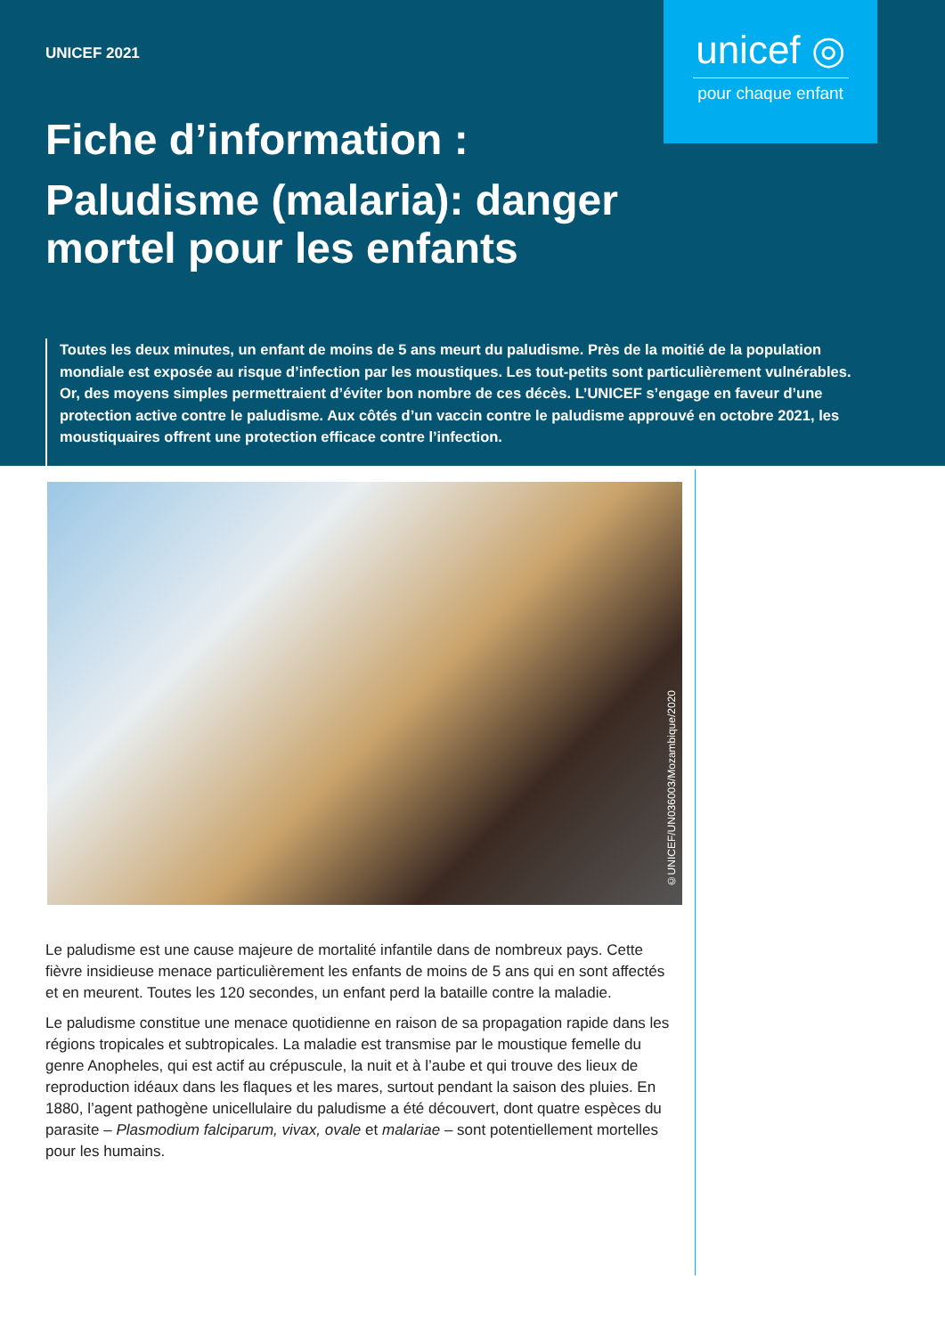UNICEF 2021
unicef ◎
pour chaque enfant
Fiche d’information :
Paludisme (malaria): danger mortel pour les enfants
Toutes les deux minutes, un enfant de moins de 5 ans meurt du paludisme. Près de la moitié de la population mondiale est exposée au risque d’infection par les moustiques. Les tout-petits sont particulièrement vulnérables. Or, des moyens simples permettraient d’éviter bon nombre de ces décès. L’UNICEF s’engage en faveur d’une protection active contre le paludisme. Aux côtés d’un vaccin contre le paludisme approuvé en octobre 2021, les moustiquaires offrent une protection efficace contre l’infection.
©UNICEF/UN036003/Mozambique/2020
Le paludisme est une cause majeure de mortalité infantile dans de nombreux pays. Cette fièvre insidieuse menace particulièrement les enfants de moins de 5 ans qui en sont affectés et en meurent. Toutes les 120 secondes, un enfant perd la bataille contre la maladie.
Le paludisme constitue une menace quotidienne en raison de sa propagation rapide dans les régions tropicales et subtropicales. La maladie est transmise par le moustique femelle du genre Anopheles, qui est actif au crépuscule, la nuit et à l’aube et qui trouve des lieux de reproduction idéaux dans les flaques et les mares, surtout pendant la saison des pluies. En 1880, l’agent pathogène unicellulaire du paludisme a été découvert, dont quatre espèces du parasite – Plasmodium falciparum, vivax, ovale et malariae – sont potentiellement mortelles pour les humains.